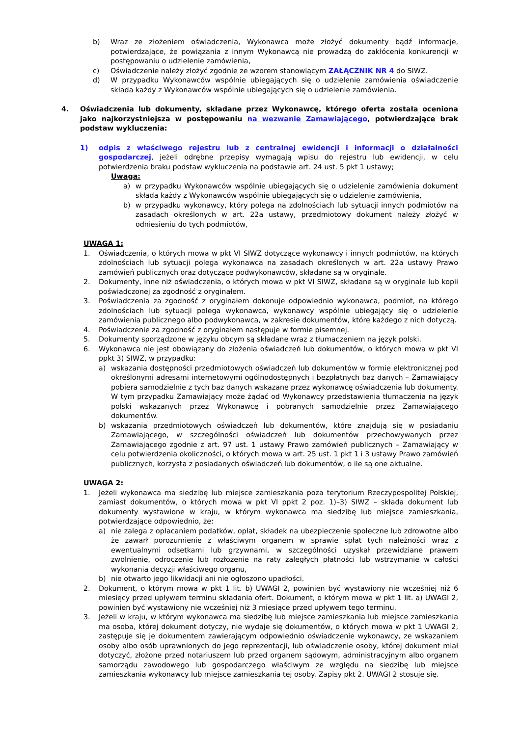b) Wraz ze złożeniem oświadczenia, Wykonawca może złożyć dokumenty bądź informacje, potwierdzające, że powiązania z innym Wykonawcą nie prowadzą do zakłócenia konkurencji w postępowaniu o udzielenie zamówienia,
c) Oświadczenie należy złożyć zgodnie ze wzorem stanowiącym ZAŁĄCZNIK NR 4 do SIWZ.
d) W przypadku Wykonawców wspólnie ubiegających się o udzielenie zamówienia oświadczenie składa każdy z Wykonawców wspólnie ubiegających się o udzielenie zamówienia.
4. Oświadczenia lub dokumenty, składane przez Wykonawcę, którego oferta została oceniona jako najkorzystniejsza w postępowaniu na wezwanie Zamawiającego, potwierdzające brak podstaw wykluczenia:
1) odpis z właściwego rejestru lub z centralnej ewidencji i informacji o działalności gospodarczej, jeżeli odrębne przepisy wymagają wpisu do rejestru lub ewidencji, w celu potwierdzenia braku podstaw wykluczenia na podstawie art. 24 ust. 5 pkt 1 ustawy;
Uwaga:
a) w przypadku Wykonawców wspólnie ubiegających się o udzielenie zamówienia dokument składa każdy z Wykonawców wspólnie ubiegających się o udzielenie zamówienia,
b) w przypadku wykonawcy, który polega na zdolnościach lub sytuacji innych podmiotów na zasadach określonych w art. 22a ustawy, przedmiotowy dokument należy złożyć w odniesieniu do tych podmiotów,
UWAGA 1:
1. Oświadczenia, o których mowa w pkt VI SIWZ dotyczące wykonawcy i innych podmiotów, na których zdolnościach lub sytuacji polega wykonawca na zasadach określonych w art. 22a ustawy Prawo zamówień publicznych oraz dotyczące podwykonawców, składane są w oryginale.
2. Dokumenty, inne niż oświadczenia, o których mowa w pkt VI SIWZ, składane są w oryginale lub kopii poświadczonej za zgodność z oryginałem.
3. Poświadczenia za zgodność z oryginałem dokonuje odpowiednio wykonawca, podmiot, na którego zdolnościach lub sytuacji polega wykonawca, wykonawcy wspólnie ubiegający się o udzielenie zamówienia publicznego albo podwykonawca, w zakresie dokumentów, które każdego z nich dotyczą.
4. Poświadczenie za zgodność z oryginałem następuje w formie pisemnej.
5. Dokumenty sporządzone w języku obcym są składane wraz z tłumaczeniem na język polski.
6. Wykonawca nie jest obowiązany do złożenia oświadczeń lub dokumentów, o których mowa w pkt VI ppkt 3) SIWZ, w przypadku:
a) wskazania dostępności przedmiotowych oświadczeń lub dokumentów w formie elektronicznej pod określonymi adresami internetowymi ogólnodostępnych i bezpłatnych baz danych – Zamawiający pobiera samodzielnie z tych baz danych wskazane przez wykonawcę oświadczenia lub dokumenty. W tym przypadku Zamawiający może żądać od Wykonawcy przedstawienia tłumaczenia na język polski wskazanych przez Wykonawcę i pobranych samodzielnie przez Zamawiającego dokumentów.
b) wskazania przedmiotowych oświadczeń lub dokumentów, które znajdują się w posiadaniu Zamawiającego, w szczególności oświadczeń lub dokumentów przechowywanych przez Zamawiającego zgodnie z art. 97 ust. 1 ustawy Prawo zamówień publicznych – Zamawiający w celu potwierdzenia okoliczności, o których mowa w art. 25 ust. 1 pkt 1 i 3 ustawy Prawo zamówień publicznych, korzysta z posiadanych oświadczeń lub dokumentów, o ile są one aktualne.
UWAGA 2:
1. Jeżeli wykonawca ma siedzibę lub miejsce zamieszkania poza terytorium Rzeczypospolitej Polskiej, zamiast dokumentów, o których mowa w pkt VI ppkt 2 poz. 1)–3) SIWZ – składa dokument lub dokumenty wystawione w kraju, w którym wykonawca ma siedzibę lub miejsce zamieszkania, potwierdzające odpowiednio, że:
a) nie zalega z opłacaniem podatków, opłat, składek na ubezpieczenie społeczne lub zdrowotne albo że zawarł porozumienie z właściwym organem w sprawie spłat tych należności wraz z ewentualnymi odsetkami lub grzywnami, w szczególności uzyskał przewidziane prawem zwolnienie, odroczenie lub rozłożenie na raty zaległych płatności lub wstrzymanie w całości wykonania decyzji właściwego organu,
b) nie otwarto jego likwidacji ani nie ogłoszono upadłości.
2. Dokument, o którym mowa w pkt 1 lit. b) UWAGI 2, powinien być wystawiony nie wcześniej niż 6 miesięcy przed upływem terminu składania ofert. Dokument, o którym mowa w pkt 1 lit. a) UWAGI 2, powinien być wystawiony nie wcześniej niż 3 miesiące przed upływem tego terminu.
3. Jeżeli w kraju, w którym wykonawca ma siedzibę lub miejsce zamieszkania lub miejsce zamieszkania ma osoba, której dokument dotyczy, nie wydaje się dokumentów, o których mowa w pkt 1 UWAGI 2, zastępuje się je dokumentem zawierającym odpowiednio oświadczenie wykonawcy, ze wskazaniem osoby albo osób uprawnionych do jego reprezentacji, lub oświadczenie osoby, której dokument miał dotyczyć, złożone przed notariuszem lub przed organem sądowym, administracyjnym albo organem samorządu zawodowego lub gospodarczego właściwym ze względu na siedzibę lub miejsce zamieszkania wykonawcy lub miejsce zamieszkania tej osoby. Zapisy pkt 2. UWAGI 2 stosuje się.